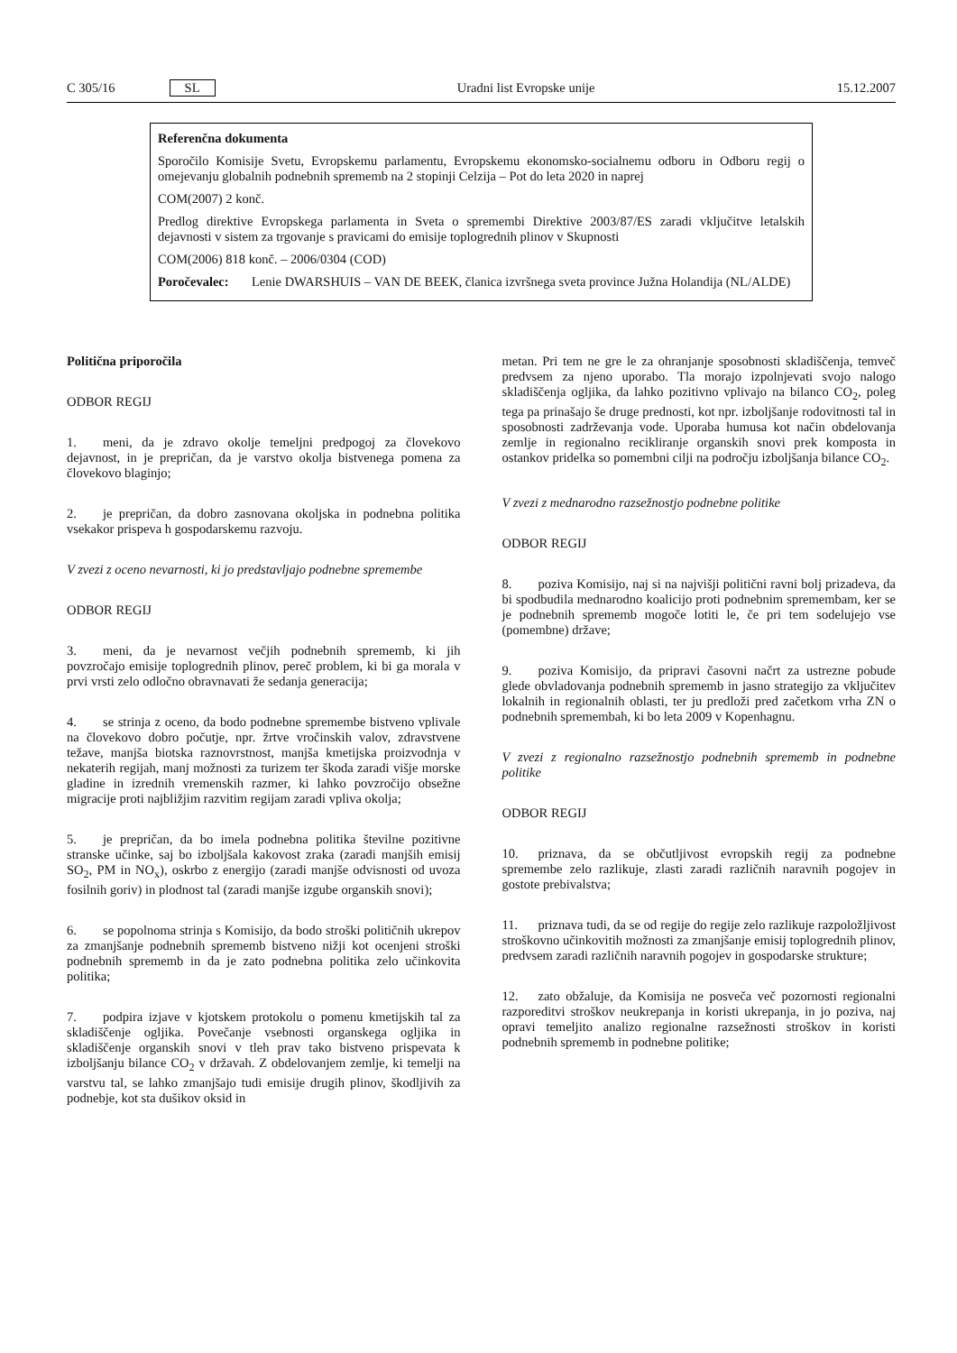C 305/16 SL Uradni list Evropske unije 15.12.2007
Referenčna dokumenta
Sporočilo Komisije Svetu, Evropskemu parlamentu, Evropskemu ekonomsko-socialnemu odboru in Odboru regij o omejevanju globalnih podnebnih sprememb na 2 stopinji Celzija – Pot do leta 2020 in naprej
COM(2007) 2 konč.
Predlog direktive Evropskega parlamenta in Sveta o spremembi Direktive 2003/87/ES zaradi vključitve letalskih dejavnosti v sistem za trgovanje s pravicami do emisije toplogrednih plinov v Skupnosti
COM(2006) 818 konč. – 2006/0304 (COD)
Poročevalec: Lenie DWARSHUIS – VAN DE BEEK, članica izvršnega sveta province Južna Holandija (NL/ALDE)
Politična priporočila
ODBOR REGIJ
1. meni, da je zdravo okolje temeljni predpogoj za človekovo dejavnost, in je prepričan, da je varstvo okolja bistvenega pomena za človekovo blaginjo;
2. je prepričan, da dobro zasnovana okoljska in podnebna politika vsekakor prispeva h gospodarskemu razvoju.
V zvezi z oceno nevarnosti, ki jo predstavljajo podnebne spremembe
ODBOR REGIJ
3. meni, da je nevarnost večjih podnebnih sprememb, ki jih povzročajo emisije toplogrednih plinov, pereč problem, ki bi ga morala v prvi vrsti zelo odločno obravnavati že sedanja generacija;
4. se strinja z oceno, da bodo podnebne spremembe bistveno vplivale na človekovo dobro počutje, npr. žrtve vročinskih valov, zdravstvene težave, manjša biotska raznovrstnost, manjša kmetijska proizvodnja v nekaterih regijah, manj možnosti za turizem ter škoda zaradi višje morske gladine in izrednih vremenskih razmer, ki lahko povzročijo obsežne migracije proti najbližjim razvitim regijam zaradi vpliva okolja;
5. je prepričan, da bo imela podnebna politika številne pozitivne stranske učinke, saj bo izboljšala kakovost zraka (zaradi manjših emisij SO<sub>2</sub>, PM in NO<sub>x</sub>), oskrbo z energijo (zaradi manjše odvisnosti od uvoza fosilnih goriv) in plodnost tal (zaradi manjše izgube organskih snovi);
6. se popolnoma strinja s Komisijo, da bodo stroški političnih ukrepov za zmanjšanje podnebnih sprememb bistveno nižji kot ocenjeni stroški podnebnih sprememb in da je zato podnebna politika zelo učinkovita politika;
7. podpira izjave v kjotskem protokolu o pomenu kmetijskih tal za skladiščenje ogljika. Povečanje vsebnosti organskega ogljika in skladiščenje organskih snovi v tleh prav tako bistveno prispevata k izboljšanju bilance CO<sub>2</sub> v državah. Z obdelovanjem zemlje, ki temelji na varstvu tal, se lahko zmanjšajo tudi emisije drugih plinov, škodljivih za podnebje, kot sta dušikov oksid in
metan. Pri tem ne gre le za ohranjanje sposobnosti skladiščenja, temveč predvsem za njeno uporabo. Tla morajo izpolnjevati svojo nalogo skladiščenja ogljika, da lahko pozitivno vplivajo na bilanco CO<sub>2</sub>, poleg tega pa prinašajo še druge prednosti, kot npr. izboljšanje rodovitnosti tal in sposobnosti zadrževanja vode. Uporaba humusa kot način obdelovanja zemlje in regionalno recikliranje organskih snovi prek komposta in ostankov pridelka so pomembni cilji na področju izboljšanja bilance CO<sub>2</sub>.
V zvezi z mednarodno razsežnostjo podnebne politike
ODBOR REGIJ
8. poziva Komisijo, naj si na najvišji politični ravni bolj prizadeva, da bi spodbudila mednarodno koalicijo proti podnebnim spremembam, ker se je podnebnih sprememb mogoče lotiti le, če pri tem sodelujejo vse (pomembne) države;
9. poziva Komisijo, da pripravi časovni načrt za ustrezne pobude glede obvladovanja podnebnih sprememb in jasno strategijo za vključitev lokalnih in regionalnih oblasti, ter ju predloži pred začetkom vrha ZN o podnebnih spremembah, ki bo leta 2009 v Kopenhagnu.
V zvezi z regionalno razsežnostjo podnebnih sprememb in podnebne politike
ODBOR REGIJ
10. priznava, da se občutljivost evropskih regij za podnebne spremembe zelo razlikuje, zlasti zaradi različnih naravnih pogojev in gostote prebivalstva;
11. priznava tudi, da se od regije do regije zelo razlikuje razpoložljivost stroškovno učinkovitih možnosti za zmanjšanje emisij toplogrednih plinov, predvsem zaradi različnih naravnih pogojev in gospodarske strukture;
12. zato obžaluje, da Komisija ne posveča več pozornosti regionalni razporeditvi stroškov neukrepanja in koristi ukrepanja, in jo poziva, naj opravi temeljito analizo regionalne razsežnosti stroškov in koristi podnebnih sprememb in podnebne politike;